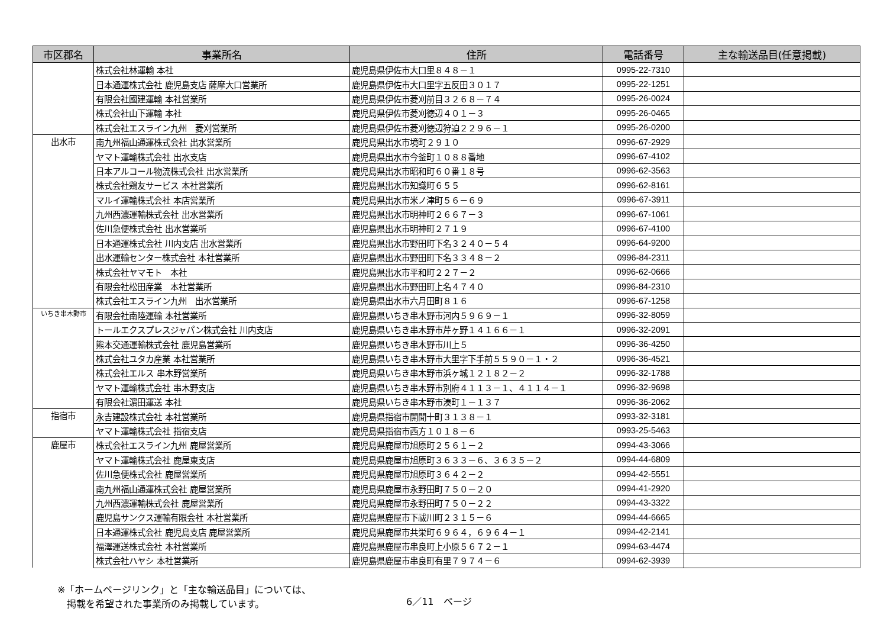| 市区郡名 | 事業所名 | 住所 | 電話番号 | 主な輸送品目(任意掲載) |
| --- | --- | --- | --- | --- |
| | 株式会社林運輸 本社 | 鹿児島県伊佐市大口里８４８－１ | 0995-22-7310 | |
| | 日本通運株式会社 鹿児島支店 薩摩大口営業所 | 鹿児島県伊佐市大口里字五反田３０１７ | 0995-22-1251 | |
| | 有限会社國建運輸 本社営業所 | 鹿児島県伊佐市菱刈前目３２６８－７４ | 0995-26-0024 | |
| | 株式会社山下運輸 本社 | 鹿児島県伊佐市菱刈徳辺４０１－３ | 0995-26-0465 | |
| | 株式会社エスライン九州 菱刈営業所 | 鹿児島県伊佐市菱刈徳辺狩迫２２９６－１ | 0995-26-0200 | |
| 出水市 | 南九州福山通運株式会社 出水営業所 | 鹿児島県出水市境町２９１０ | 0996-67-2929 | |
| | ヤマト運輸株式会社 出水支店 | 鹿児島県出水市今釜町１０８８番地 | 0996-67-4102 | |
| | 日本アルコール物流株式会社 出水営業所 | 鹿児島県出水市昭和町６０番１８号 | 0996-62-3563 | |
| | 株式会社鶏友サービス 本社営業所 | 鹿児島県出水市知識町６５５ | 0996-62-8161 | |
| | マルイ運輸株式会社 本店営業所 | 鹿児島県出水市米ノ津町５６－６９ | 0996-67-3911 | |
| | 九州西濃運輸株式会社 出水営業所 | 鹿児島県出水市明神町２６６７－３ | 0996-67-1061 | |
| | 佐川急便株式会社 出水営業所 | 鹿児島県出水市明神町２７１９ | 0996-67-4100 | |
| | 日本通運株式会社 川内支店 出水営業所 | 鹿児島県出水市野田町下名３２４０－５４ | 0996-64-9200 | |
| | 出水運輸センター株式会社 本社営業所 | 鹿児島県出水市野田町下名３３４８－２ | 0996-84-2311 | |
| | 株式会社ヤマモト 本社 | 鹿児島県出水市平和町２２７－２ | 0996-62-0666 | |
| | 有限会社松田産業 本社営業所 | 鹿児島県出水市野田町上名４７４０ | 0996-84-2310 | |
| | 株式会社エスライン九州 出水営業所 | 鹿児島県出水市六月田町８１６ | 0996-67-1258 | |
| いちき串木野市 | 有限会社南陸運輸 本社営業所 | 鹿児島県いちき串木野市河内５９６９－１ | 0996-32-8059 | |
| | トールエクスプレスジャパン株式会社 川内支店 | 鹿児島県いちき串木野市芹ヶ野１４１６６－１ | 0996-32-2091 | |
| | 熊本交通運輸株式会社 鹿児島営業所 | 鹿児島県いちき串木野市川上５ | 0996-36-4250 | |
| | 株式会社ユタカ産業 本社営業所 | 鹿児島県いちき串木野市大里字下手前５５９０－１・２ | 0996-36-4521 | |
| | 株式会社エルス 串木野営業所 | 鹿児島県いちき串木野市浜ヶ城１２１８２－２ | 0996-32-1788 | |
| | ヤマト運輸株式会社 串木野支店 | 鹿児島県いちき串木野市別府４１１３－１、４１１４－１ | 0996-32-9698 | |
| | 有限会社濵田運送 本社 | 鹿児島県いちき串木野市湊町１－１３７ | 0996-36-2062 | |
| 指宿市 | 永吉建設株式会社 本社営業所 | 鹿児島県指宿市開聞十町３１３８－１ | 0993-32-3181 | |
| | ヤマト運輸株式会社 指宿支店 | 鹿児島県指宿市西方１０１８－６ | 0993-25-5463 | |
| 鹿屋市 | 株式会社エスライン九州 鹿屋営業所 | 鹿児島県鹿屋市旭原町２５６１－２ | 0994-43-3066 | |
| | ヤマト運輸株式会社 鹿屋東支店 | 鹿児島県鹿屋市旭原町３６３３－６、３６３５－２ | 0994-44-6809 | |
| | 佐川急便株式会社 鹿屋営業所 | 鹿児島県鹿屋市旭原町３６４２－２ | 0994-42-5551 | |
| | 南九州福山通運株式会社 鹿屋営業所 | 鹿児島県鹿屋市永野田町７５０－２０ | 0994-41-2920 | |
| | 九州西濃運輸株式会社 鹿屋営業所 | 鹿児島県鹿屋市永野田町７５０－２２ | 0994-43-3322 | |
| | 鹿児島サンクス運輸有限会社 本社営業所 | 鹿児島県鹿屋市下祓川町２３１５－６ | 0994-44-6665 | |
| | 日本通運株式会社 鹿児島支店 鹿屋営業所 | 鹿児島県鹿屋市共栄町６９６４，６９６４－１ | 0994-42-2141 | |
| | 福澤運送株式会社 本社営業所 | 鹿児島県鹿屋市串良町上小原５６７２－１ | 0994-63-4474 | |
| | 株式会社ハヤシ 本社営業所 | 鹿児島県鹿屋市串良町有里７９７４－６ | 0994-62-3939 | |
※「ホームページリンク」と「主な輸送品目」については、
　掲載を希望された事業所のみ掲載しています。
6／11　ページ